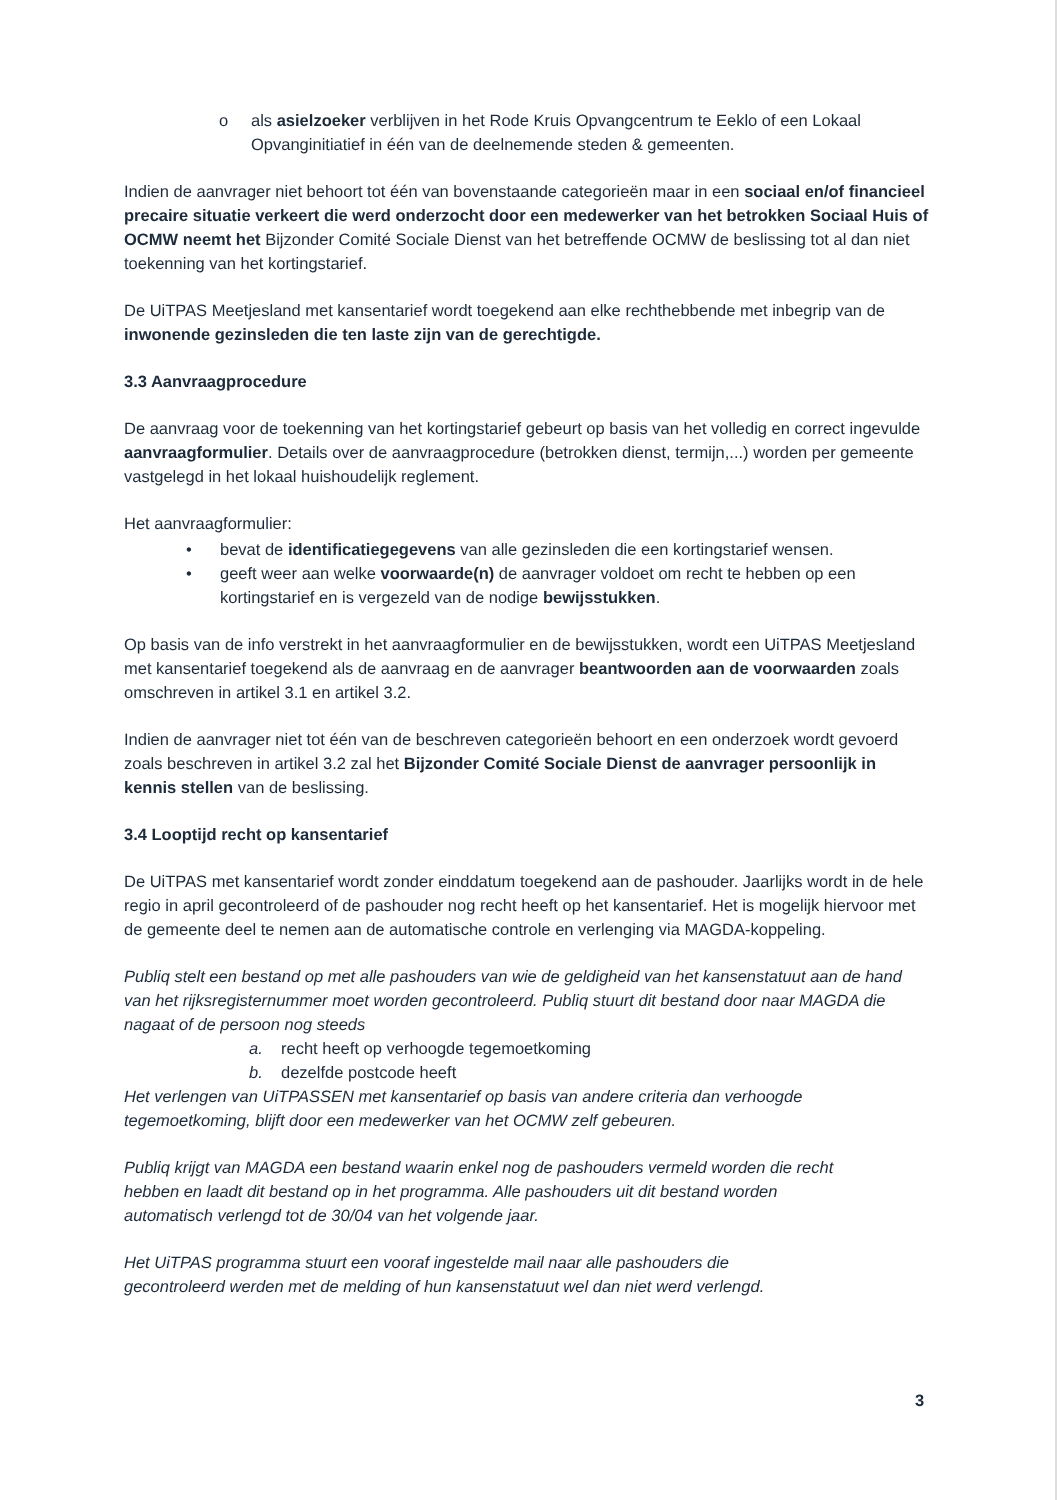o als asielzoeker verblijven in het Rode Kruis Opvangcentrum te Eeklo of een Lokaal Opvanginitiatief in één van de deelnemende steden & gemeenten.
Indien de aanvrager niet behoort tot één van bovenstaande categorieën maar in een sociaal en/of financieel precaire situatie verkeert die werd onderzocht door een medewerker van het betrokken Sociaal Huis of OCMW neemt het Bijzonder Comité Sociale Dienst van het betreffende OCMW de beslissing tot al dan niet toekenning van het kortingstarief.
De UiTPAS Meetjesland met kansentarief wordt toegekend aan elke rechthebbende met inbegrip van de inwonende gezinsleden die ten laste zijn van de gerechtigde.
3.3 Aanvraagprocedure
De aanvraag voor de toekenning van het kortingstarief gebeurt op basis van het volledig en correct ingevulde aanvraagformulier. Details over de aanvraagprocedure (betrokken dienst, termijn,...) worden per gemeente vastgelegd in het lokaal huishoudelijk reglement.
Het aanvraagformulier:
• bevat de identificatiegegevens van alle gezinsleden die een kortingstarief wensen.
• geeft weer aan welke voorwaarde(n) de aanvrager voldoet om recht te hebben op een kortingstarief en is vergezeld van de nodige bewijsstukken.
Op basis van de info verstrekt in het aanvraagformulier en de bewijsstukken, wordt een UiTPAS Meetjesland met kansentarief toegekend als de aanvraag en de aanvrager beantwoorden aan de voorwaarden zoals omschreven in artikel 3.1 en artikel 3.2.
Indien de aanvrager niet tot één van de beschreven categorieën behoort en een onderzoek wordt gevoerd zoals beschreven in artikel 3.2 zal het Bijzonder Comité Sociale Dienst de aanvrager persoonlijk in kennis stellen van de beslissing.
3.4 Looptijd recht op kansentarief
De UiTPAS met kansentarief wordt zonder einddatum toegekend aan de pashouder. Jaarlijks wordt in de hele regio in april gecontroleerd of de pashouder nog recht heeft op het kansentarief. Het is mogelijk hiervoor met de gemeente deel te nemen aan de automatische controle en verlenging via MAGDA-koppeling.
Publiq stelt een bestand op met alle pashouders van wie de geldigheid van het kansenstatuut aan de hand van het rijksregisternummer moet worden gecontroleerd. Publiq stuurt dit bestand door naar MAGDA die nagaat of de persoon nog steeds
a. recht heeft op verhoogde tegemoetkoming
b. dezelfde postcode heeft
Het verlengen van UiTPASSEN met kansentarief op basis van andere criteria dan verhoogde tegemoetkoming, blijft door een medewerker van het OCMW zelf gebeuren.
Publiq krijgt van MAGDA een bestand waarin enkel nog de pashouders vermeld worden die recht hebben en laadt dit bestand op in het programma. Alle pashouders uit dit bestand worden automatisch verlengd tot de 30/04 van het volgende jaar.
Het UiTPAS programma stuurt een vooraf ingestelde mail naar alle pashouders die gecontroleerd werden met de melding of hun kansenstatuut wel dan niet werd verlengd.
3